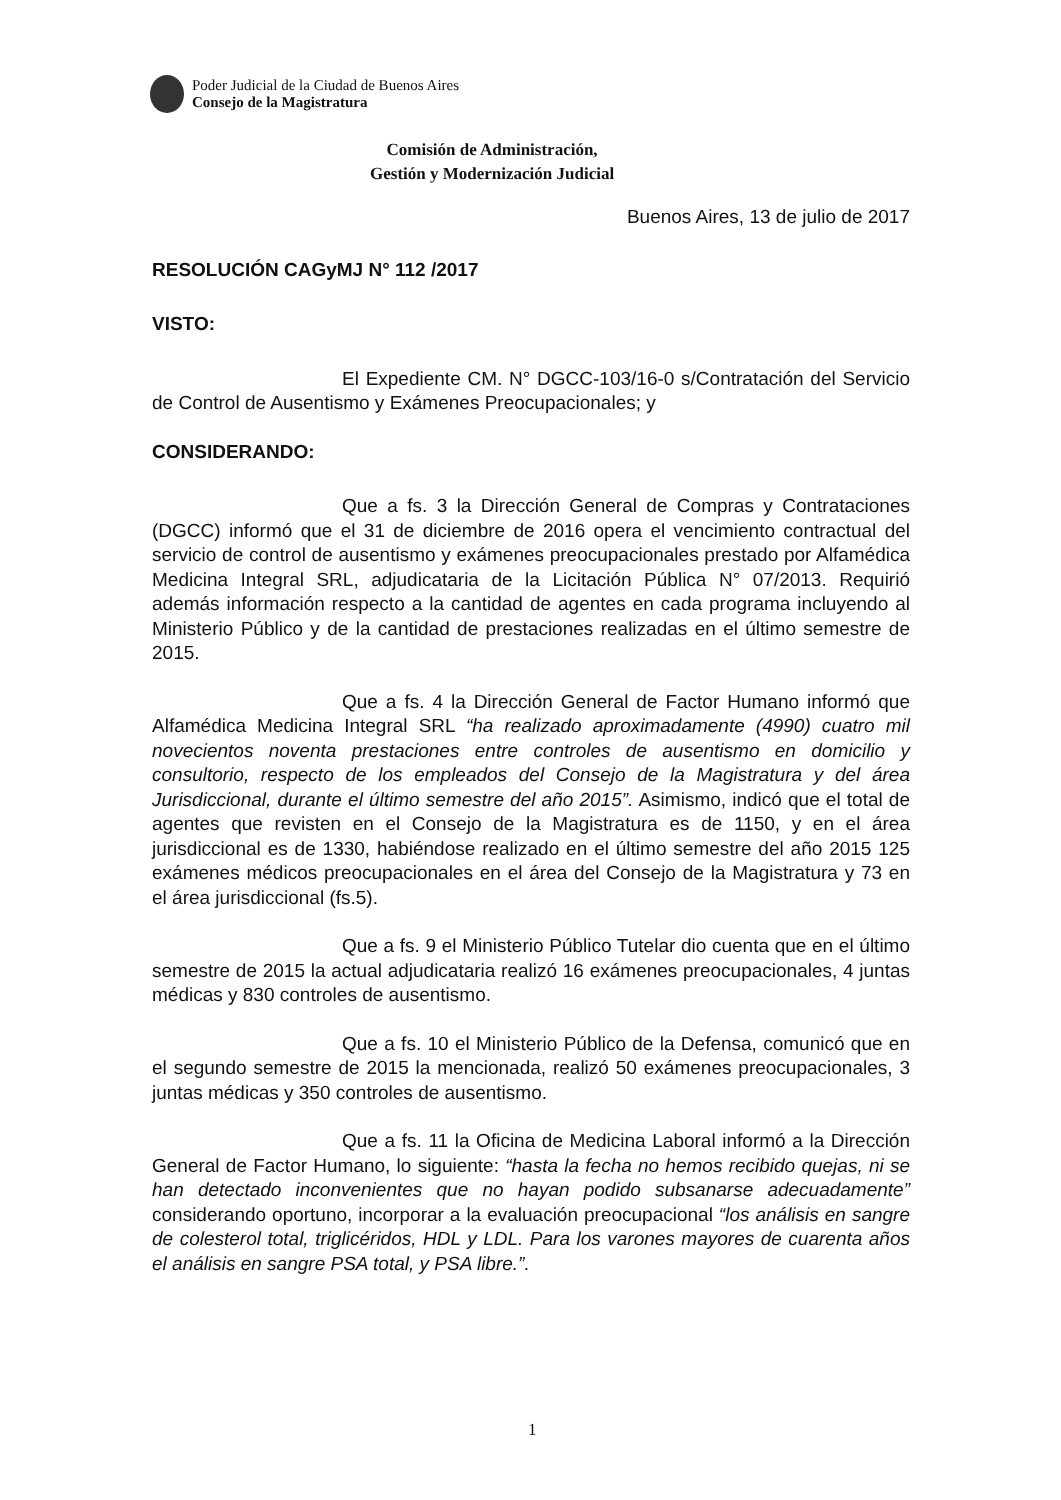Poder Judicial de la Ciudad de Buenos Aires
Consejo de la Magistratura
Comisión de Administración,
Gestión y Modernización Judicial
Buenos Aires, 13 de julio de 2017
RESOLUCIÓN CAGyMJ N° 112 /2017
VISTO:
El Expediente CM. N° DGCC-103/16-0 s/Contratación del Servicio de Control de Ausentismo y Exámenes Preocupacionales; y
CONSIDERANDO:
Que a fs. 3 la Dirección General de Compras y Contrataciones (DGCC) informó que el 31 de diciembre de 2016 opera el vencimiento contractual del servicio de control de ausentismo y exámenes preocupacionales prestado por Alfamédica Medicina Integral SRL, adjudicataria de la Licitación Pública N° 07/2013. Requirió además información respecto a la cantidad de agentes en cada programa incluyendo al Ministerio Público y de la cantidad de prestaciones realizadas en el último semestre de 2015.
Que a fs. 4 la Dirección General de Factor Humano informó que Alfamédica Medicina Integral SRL “ha realizado aproximadamente (4990) cuatro mil novecientos noventa prestaciones entre controles de ausentismo en domicilio y consultorio, respecto de los empleados del Consejo de la Magistratura y del área Jurisdiccional, durante el último semestre del año 2015”. Asimismo, indicó que el total de agentes que revisten en el Consejo de la Magistratura es de 1150, y en el área jurisdiccional es de 1330, habiéndose realizado en el último semestre del año 2015 125 exámenes médicos preocupacionales en el área del Consejo de la Magistratura y 73 en el área jurisdiccional (fs.5).
Que a fs. 9 el Ministerio Público Tutelar dio cuenta que en el último semestre de 2015 la actual adjudicataria realizó 16 exámenes preocupacionales, 4 juntas médicas y 830 controles de ausentismo.
Que a fs. 10 el Ministerio Público de la Defensa, comunicó que en el segundo semestre de 2015 la mencionada, realizó 50 exámenes preocupacionales, 3 juntas médicas y 350 controles de ausentismo.
Que a fs. 11 la Oficina de Medicina Laboral informó a la Dirección General de Factor Humano, lo siguiente: “hasta la fecha no hemos recibido quejas, ni se han detectado inconvenientes que no hayan podido subsanarse adecuadamente” considerando oportuno, incorporar a la evaluación preocupacional “los análisis en sangre de colesterol total, triglicéridos, HDL y LDL. Para los varones mayores de cuarenta años el análisis en sangre PSA total, y PSA libre.”.
1